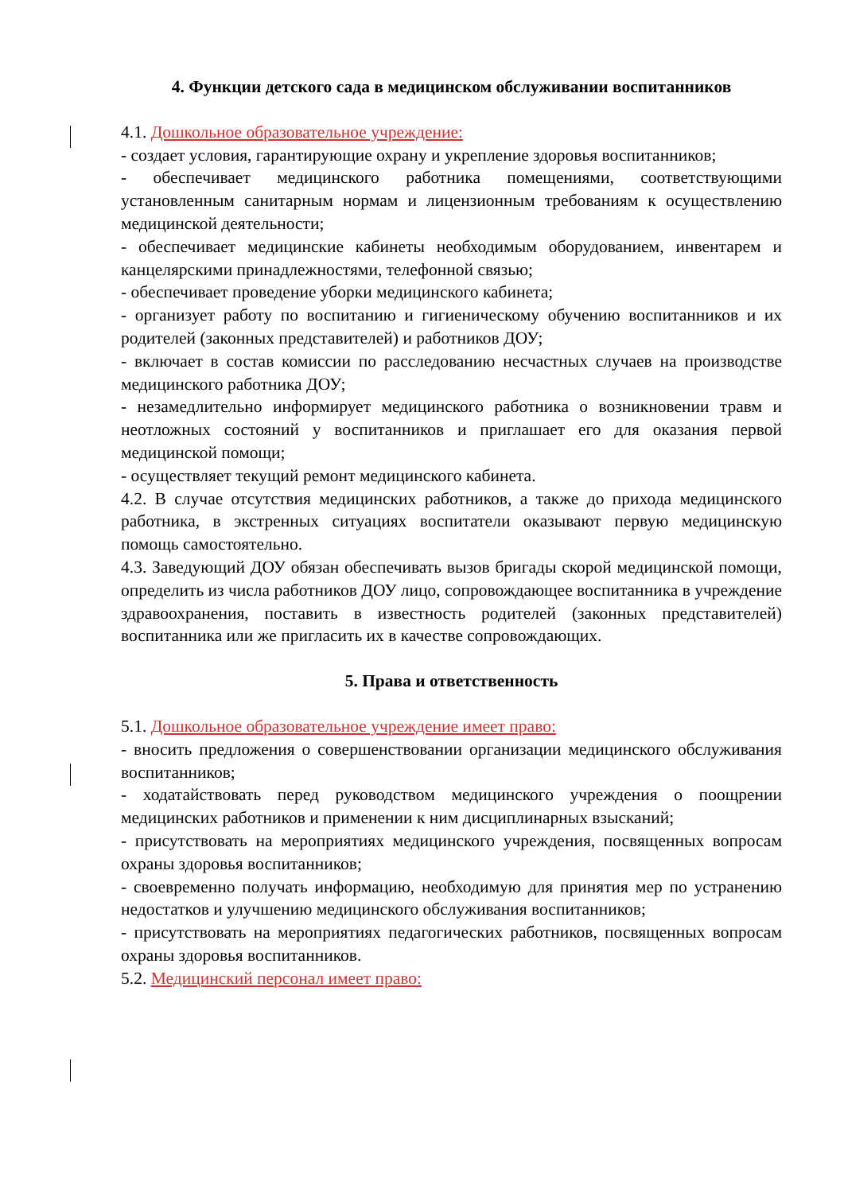4. Функции детского сада в медицинском обслуживании воспитанников
4.1. Дошкольное образовательное учреждение:
- создает условия, гарантирующие охрану и укрепление здоровья воспитанников;
- обеспечивает медицинского работника помещениями, соответствующими установленным санитарным нормам и лицензионным требованиям к осуществлению медицинской деятельности;
- обеспечивает медицинские кабинеты необходимым оборудованием, инвентарем и канцелярскими принадлежностями, телефонной связью;
- обеспечивает проведение уборки медицинского кабинета;
- организует работу по воспитанию и гигиеническому обучению воспитанников и их родителей (законных представителей) и работников ДОУ;
- включает в состав комиссии по расследованию несчастных случаев на производстве медицинского работника ДОУ;
- незамедлительно информирует медицинского работника о возникновении травм и неотложных состояний у воспитанников и приглашает его для оказания первой медицинской помощи;
- осуществляет текущий ремонт медицинского кабинета.
4.2. В случае отсутствия медицинских работников, а также до прихода медицинского работника, в экстренных ситуациях воспитатели оказывают первую медицинскую помощь самостоятельно.
4.3. Заведующий ДОУ обязан обеспечивать вызов бригады скорой медицинской помощи, определить из числа работников ДОУ лицо, сопровождающее воспитанника в учреждение здравоохранения, поставить в известность родителей (законных представителей) воспитанника или же пригласить их в качестве сопровождающих.
5. Права и ответственность
5.1. Дошкольное образовательное учреждение имеет право:
- вносить предложения о совершенствовании организации медицинского обслуживания воспитанников;
- ходатайствовать перед руководством медицинского учреждения о поощрении медицинских работников и применении к ним дисциплинарных взысканий;
- присутствовать на мероприятиях медицинского учреждения, посвященных вопросам охраны здоровья воспитанников;
- своевременно получать информацию, необходимую для принятия мер по устранению недостатков и улучшению медицинского обслуживания воспитанников;
- присутствовать на мероприятиях педагогических работников, посвященных вопросам охраны здоровья воспитанников.
5.2. Медицинский персонал имеет право: